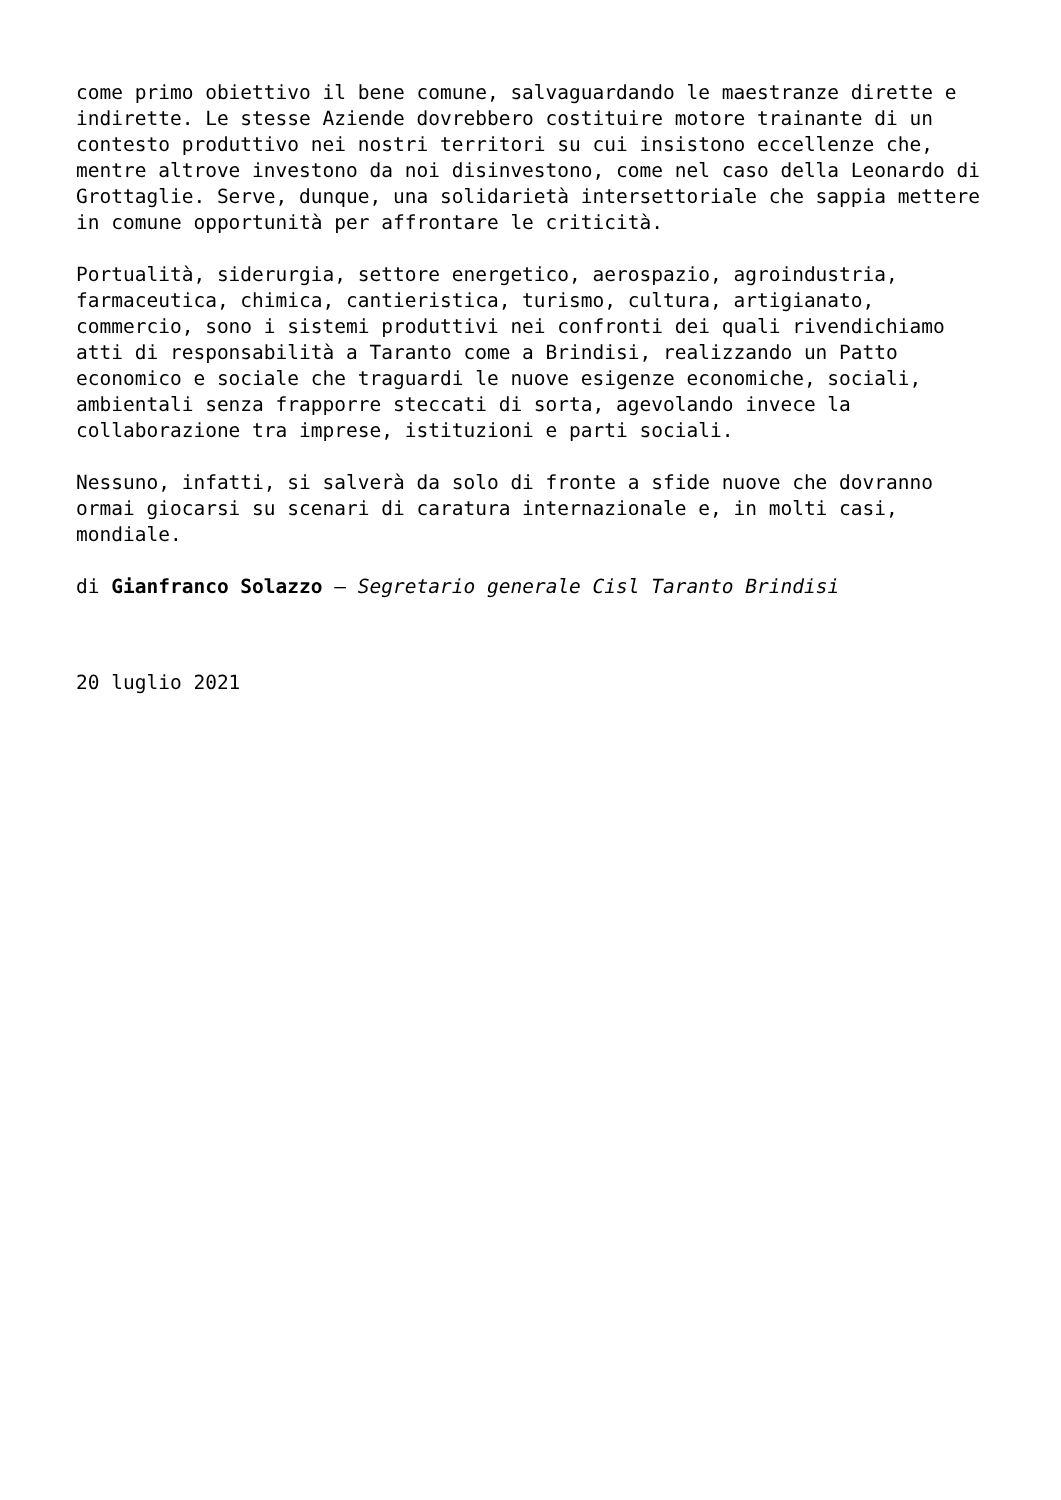come primo obiettivo il bene comune, salvaguardando le maestranze dirette e indirette. Le stesse Aziende dovrebbero costituire motore trainante di un contesto produttivo nei nostri territori su cui insistono eccellenze che, mentre altrove investono da noi disinvestono, come nel caso della Leonardo di Grottaglie. Serve, dunque, una solidarietà intersettoriale che sappia mettere in comune opportunità per affrontare le criticità.
Portualità, siderurgia, settore energetico, aerospazio, agroindustria, farmaceutica, chimica, cantieristica, turismo, cultura, artigianato, commercio, sono i sistemi produttivi nei confronti dei quali rivendichiamo atti di responsabilità a Taranto come a Brindisi, realizzando un Patto economico e sociale che traguardi le nuove esigenze economiche, sociali, ambientali senza frapporre steccati di sorta, agevolando invece la collaborazione tra imprese, istituzioni e parti sociali.
Nessuno, infatti, si salverà da solo di fronte a sfide nuove che dovranno ormai giocarsi su scenari di caratura internazionale e, in molti casi, mondiale.
di Gianfranco Solazzo – Segretario generale Cisl Taranto Brindisi
20 luglio 2021